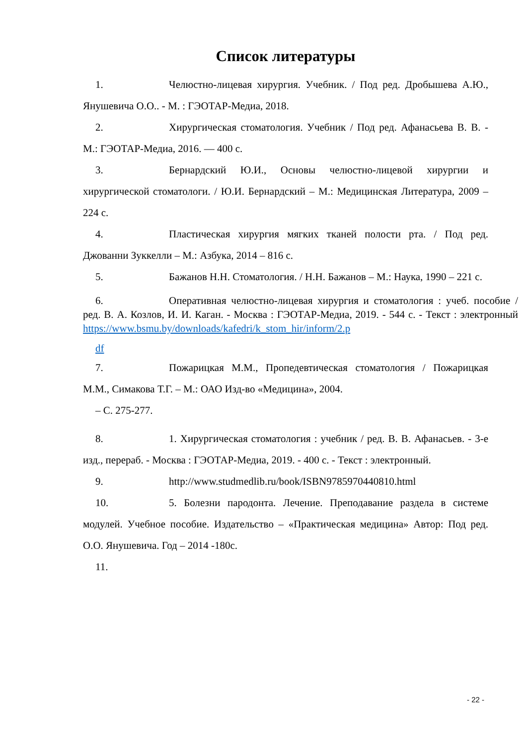Список литературы
1. Челюстно-лицевая хирургия. Учебник. / Под ред. Дробышева А.Ю., Янушевича О.О.. - М. : ГЭОТАР-Медиа, 2018.
2. Хирургическая стоматология. Учебник / Под ред. Афанасьева В. В. - М.: ГЭОТАР-Медиа, 2016. — 400 с.
3. Бернардский Ю.И., Основы челюстно-лицевой хирургии и хирургической стоматологи. / Ю.И. Бернардский – М.: Медицинская Литература, 2009 – 224 с.
4. Пластическая хирургия мягких тканей полости рта. / Под ред. Джованни Зуккелли – М.: Азбука, 2014 – 816 с.
5. Бажанов Н.Н. Стоматология. / Н.Н. Бажанов – М.: Наука, 1990 – 221 с.
6. Оперативная челюстно-лицевая хирургия и стоматология : учеб. пособие / ред. В. А. Козлов, И. И. Каган. - Москва : ГЭОТАР-Медиа, 2019. - 544 с. - Текст : электронный https://www.bsmu.by/downloads/kafedri/k_stom_hir/inform/2.p
df
7. Пожарицкая М.М., Пропедевтическая стоматология / Пожарицкая М.М., Симакова Т.Г. – М.: ОАО Изд-во «Медицина», 2004.
– С. 275-277.
8. 1. Хирургическая стоматология : учебник / ред. В. В. Афанасьев. - 3-е изд., перераб. - Москва : ГЭОТАР-Медиа, 2019. - 400 с. - Текст : электронный.
9. http://www.studmedlib.ru/book/ISBN9785970440810.html
10. 5. Болезни пародонта. Лечение. Преподавание раздела в системе модулей. Учебное пособие. Издательство – «Практическая медицина» Автор: Под ред. О.О. Янушевича. Год – 2014 -180с.
11.
- 22 -